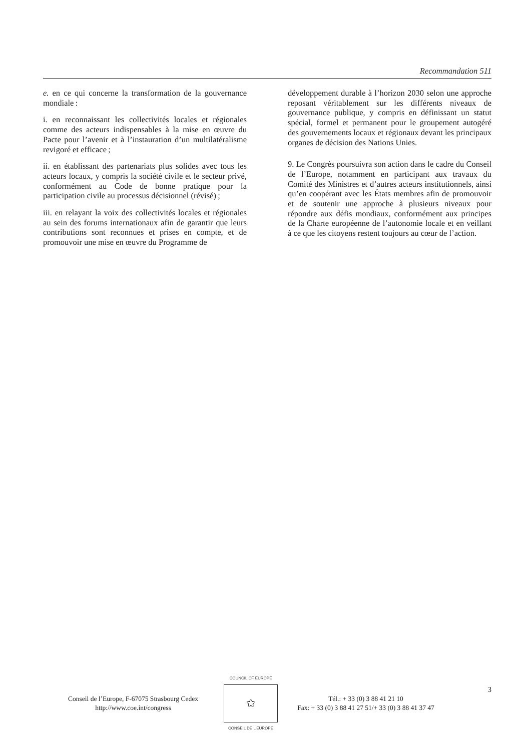Recommandation 511
e. en ce qui concerne la transformation de la gouvernance mondiale :
i. en reconnaissant les collectivités locales et régionales comme des acteurs indispensables à la mise en œuvre du Pacte pour l’avenir et à l’instauration d’un multilatéralisme revigoré et efficace ;
ii. en établissant des partenariats plus solides avec tous les acteurs locaux, y compris la société civile et le secteur privé, conformément au Code de bonne pratique pour la participation civile au processus décisionnel (révisé) ;
iii. en relayant la voix des collectivités locales et régionales au sein des forums internationaux afin de garantir que leurs contributions sont reconnues et prises en compte, et de promouvoir une mise en œuvre du Programme de
développement durable à l’horizon 2030 selon une approche reposant véritablement sur les différents niveaux de gouvernance publique, y compris en définissant un statut spécial, formel et permanent pour le groupement autogéré des gouvernements locaux et régionaux devant les principaux organes de décision des Nations Unies.
9. Le Congrès poursuivra son action dans le cadre du Conseil de l’Europe, notamment en participant aux travaux du Comité des Ministres et d’autres acteurs institutionnels, ainsi qu’en coopérant avec les États membres afin de promouvoir et de soutenir une approche à plusieurs niveaux pour répondre aux défis mondiaux, conformément aux principes de la Charte européenne de l’autonomie locale et en veillant à ce que les citoyens restent toujours au cœur de l’action.
Conseil de l’Europe, F-67075 Strasbourg Cedex
http://www.coe.int/congress
COUNCIL OF EUROPE
✩
CONSEIL DE L’EUROPE
Tél.: + 33 (0) 3 88 41 21 10
Fax: + 33 (0) 3 88 41 27 51/+ 33 (0) 3 88 41 37 47
3